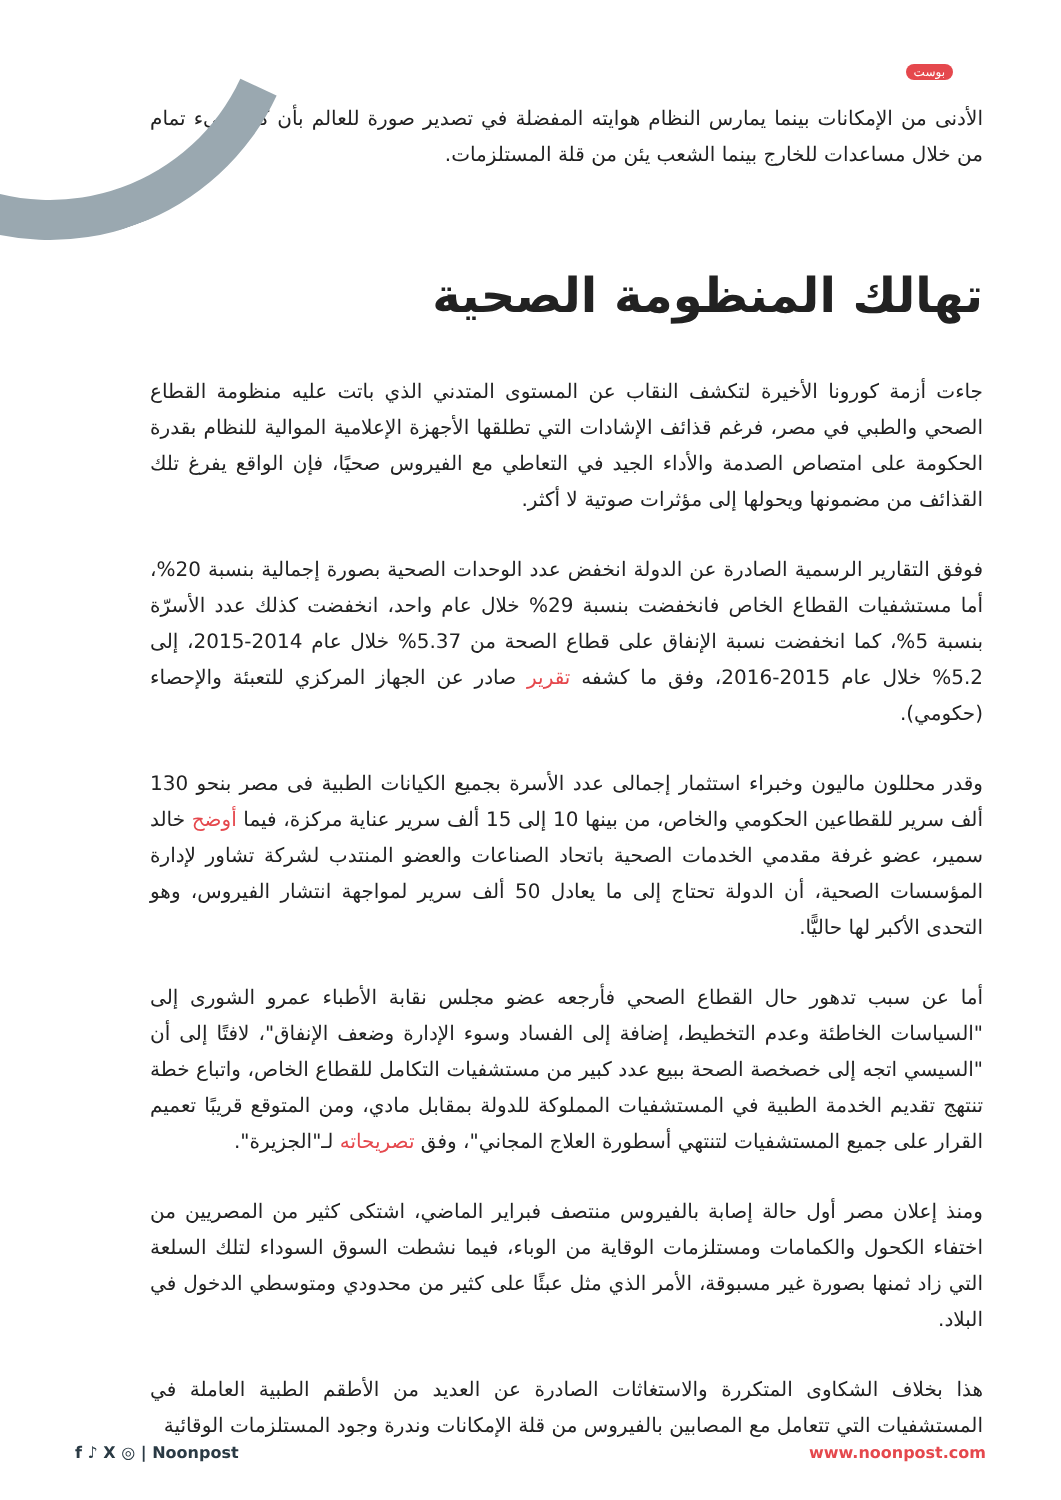بوست
الأدنى من الإمكانات بينما يمارس النظام هوايته المفضلة في تصدير صورة للعالم بأن كل شيء تمام من خلال مساعدات للخارج بينما الشعب يئن من قلة المستلزمات.
تهالك المنظومة الصحية
جاءت أزمة كورونا الأخيرة لتكشف النقاب عن المستوى المتدني الذي باتت عليه منظومة القطاع الصحي والطبي في مصر، فرغم قذائف الإشادات التي تطلقها الأجهزة الإعلامية الموالية للنظام بقدرة الحكومة على امتصاص الصدمة والأداء الجيد في التعاطي مع الفيروس صحيًا، فإن الواقع يفرغ تلك القذائف من مضمونها ويحولها إلى مؤثرات صوتية لا أكثر.
فوفق التقارير الرسمية الصادرة عن الدولة انخفض عدد الوحدات الصحية بصورة إجمالية بنسبة 20%، أما مستشفيات القطاع الخاص فانخفضت بنسبة 29% خلال عام واحد، انخفضت كذلك عدد الأسرّة بنسبة 5%، كما انخفضت نسبة الإنفاق على قطاع الصحة من 5.37% خلال عام 2014-2015، إلى 5.2% خلال عام 2015-2016، وفق ما كشفه تقرير صادر عن الجهاز المركزي للتعبئة والإحصاء (حكومي).
وقدر محللون ماليون وخبراء استثمار إجمالى عدد الأسرة بجميع الكيانات الطبية فى مصر بنحو 130 ألف سرير للقطاعين الحكومي والخاص، من بينها 10 إلى 15 ألف سرير عناية مركزة، فيما أوضح خالد سمير، عضو غرفة مقدمي الخدمات الصحية باتحاد الصناعات والعضو المنتدب لشركة تشاور لإدارة المؤسسات الصحية، أن الدولة تحتاج إلى ما يعادل 50 ألف سرير لمواجهة انتشار الفيروس، وهو التحدى الأكبر لها حاليًّا.
أما عن سبب تدهور حال القطاع الصحي فأرجعه عضو مجلس نقابة الأطباء عمرو الشورى إلى "السياسات الخاطئة وعدم التخطيط، إضافة إلى الفساد وسوء الإدارة وضعف الإنفاق"، لافتًا إلى أن "السيسي اتجه إلى خصخصة الصحة ببيع عدد كبير من مستشفيات التكامل للقطاع الخاص، واتباع خطة تنتهج تقديم الخدمة الطبية في المستشفيات المملوكة للدولة بمقابل مادي، ومن المتوقع قريبًا تعميم القرار على جميع المستشفيات لتنتهي أسطورة العلاج المجاني"، وفق تصريحاته لـ"الجزيرة".
ومنذ إعلان مصر أول حالة إصابة بالفيروس منتصف فبراير الماضي، اشتكى كثير من المصريين من اختفاء الكحول والكمامات ومستلزمات الوقاية من الوباء، فيما نشطت السوق السوداء لتلك السلعة التي زاد ثمنها بصورة غير مسبوقة، الأمر الذي مثل عبئًا على كثير من محدودي ومتوسطي الدخول في البلاد.
هذا بخلاف الشكاوى المتكررة والاستغاثات الصادرة عن العديد من الأطقم الطبية العاملة في المستشفيات التي تتعامل مع المصابين بالفيروس من قلة الإمكانات وندرة وجود المستلزمات الوقائية
f ♪ X ◎ | Noonpost www.noonpost.com